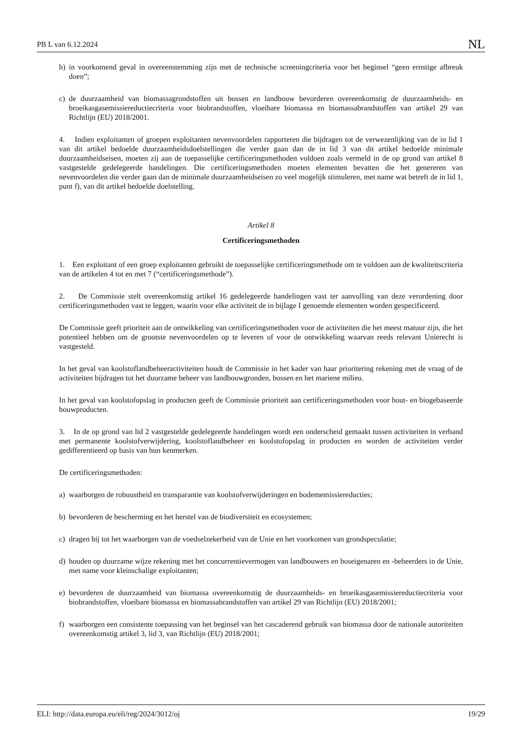PB L van 6.12.2024 NL
b) in voorkomend geval in overeenstemming zijn met de technische screeningcriteria voor het beginsel “geen ernstige afbreuk doen”;
c) de duurzaamheid van biomassagrondstoffen uit bossen en landbouw bevorderen overeenkomstig de duurzaamheids- en broeikasgasemissiereductiecriteria voor biobrandstoffen, vloeibare biomassa en biomassabrandstoffen van artikel 29 van Richtlijn (EU) 2018/2001.
4. Indien exploitanten of groepen exploitanten nevenvoordelen rapporteren die bijdragen tot de verwezenlijking van de in lid 1 van dit artikel bedoelde duurzaamheidsdoelstellingen die verder gaan dan de in lid 3 van dit artikel bedoelde minimale duurzaamheidseisen, moeten zij aan de toepasselijke certificeringsmethoden voldoen zoals vermeld in de op grond van artikel 8 vastgestelde gedelegeerde handelingen. Die certificeringsmethoden moeten elementen bevatten die het genereren van nevenvoordelen die verder gaan dan de minimale duurzaamheidseisen zo veel mogelijk stimuleren, met name wat betreft de in lid 1, punt f), van dit artikel bedoelde doelstelling.
Artikel 8
Certificeringsmethoden
1. Een exploitant of een groep exploitanten gebruikt de toepasselijke certificeringsmethode om te voldoen aan de kwaliteitscriteria van de artikelen 4 tot en met 7 (“certificeringsmethode”).
2. De Commissie stelt overeenkomstig artikel 16 gedelegeerde handelingen vast ter aanvulling van deze verordening door certificeringsmethoden vast te leggen, waarin voor elke activiteit de in bijlage I genoemde elementen worden gespecificeerd.
De Commissie geeft prioriteit aan de ontwikkeling van certificeringsmethoden voor de activiteiten die het meest matuur zijn, die het potentieel hebben om de grootste nevenvoordelen op te leveren of voor de ontwikkeling waarvan reeds relevant Unierecht is vastgesteld.
In het geval van koolstoflandbeheeractiviteiten houdt de Commissie in het kader van haar prioritering rekening met de vraag of de activiteiten bijdragen tot het duurzame beheer van landbouwgronden, bossen en het mariene milieu.
In het geval van koolstofopslag in producten geeft de Commissie prioriteit aan certificeringsmethoden voor hout- en biogebaseerde bouwproducten.
3. In de op grond van lid 2 vastgestelde gedelegeerde handelingen wordt een onderscheid gemaakt tussen activiteiten in verband met permanente koolstofverwijdering, koolstoflandbeheer en koolstofopslag in producten en worden de activiteiten verder gedifferentieerd op basis van hun kenmerken.
De certificeringsmethoden:
a) waarborgen de robuustheid en transparantie van koolstofverwijderingen en bodememissiereducties;
b) bevorderen de bescherming en het herstel van de biodiversiteit en ecosystemen;
c) dragen bij tot het waarborgen van de voedselzekerheid van de Unie en het voorkomen van grondspeculatie;
d) houden op duurzame wijze rekening met het concurrentievermogen van landbouwers en boseigenaren en -beheerders in de Unie, met name voor kleinschalige exploitanten;
e) bevorderen de duurzaamheid van biomassa overeenkomstig de duurzaamheids- en broeikasgasemissiereductiecriteria voor biobrandstoffen, vloeibare biomassa en biomassabrandstoffen van artikel 29 van Richtlijn (EU) 2018/2001;
f) waarborgen een consistente toepassing van het beginsel van het cascaderend gebruik van biomassa door de nationale autoriteiten overeenkomstig artikel 3, lid 3, van Richtlijn (EU) 2018/2001;
ELI: http://data.europa.eu/eli/reg/2024/3012/oj 19/29